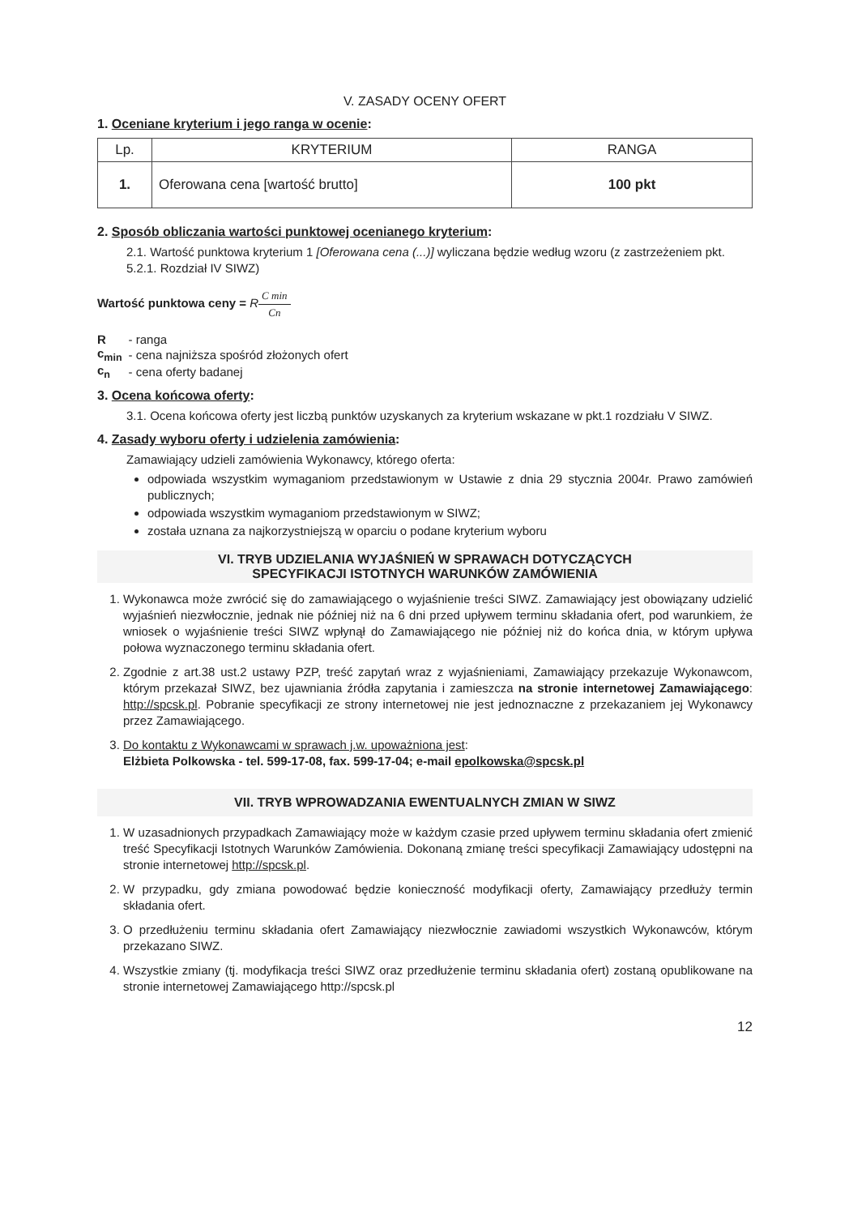V. ZASADY OCENY OFERT
1. Oceniane kryterium i jego ranga w ocenie:
| Lp. | KRYTERIUM | RANGA |
| --- | --- | --- |
| 1. | Oferowana cena [wartość brutto] | 100 pkt |
2. Sposób obliczania wartości punktowej ocenianego kryterium:
2.1. Wartość punktowa kryterium 1 [Oferowana cena (...)] wyliczana będzie według wzoru (z zastrzeżeniem pkt. 5.2.1. Rozdział IV SIWZ)
Wartość punktowa ceny = RC min Cn
| R | - ranga |
| c<sub>min</sub> | - cena najniższa spośród złożonych ofert |
| c<sub>n</sub> | - cena oferty badanej |
3. Ocena końcowa oferty:
3.1. Ocena końcowa oferty jest liczbą punktów uzyskanych za kryterium wskazane w pkt.1 rozdziału V SIWZ.
4. Zasady wyboru oferty i udzielenia zamówienia:
Zamawiający udzieli zamówienia Wykonawcy, którego oferta:
odpowiada wszystkim wymaganiom przedstawionym w Ustawie z dnia 29 stycznia 2004r. Prawo zamówień publicznych;
odpowiada wszystkim wymaganiom przedstawionym w SIWZ;
została uznana za najkorzystniejszą w oparciu o podane kryterium wyboru
VI. TRYB UDZIELANIA WYJAŚNIEŃ W SPRAWACH DOTYCZĄCYCH
SPECYFIKACJI ISTOTNYCH WARUNKÓW ZAMÓWIENIA
1. Wykonawca może zwrócić się do zamawiającego o wyjaśnienie treści SIWZ. Zamawiający jest obowiązany udzielić wyjaśnień niezwłocznie, jednak nie później niż na 6 dni przed upływem terminu składania ofert, pod warunkiem, że wniosek o wyjaśnienie treści SIWZ wpłynął do Zamawiającego nie później niż do końca dnia, w którym upływa połowa wyznaczonego terminu składania ofert.
2. Zgodnie z art.38 ust.2 ustawy PZP, treść zapytań wraz z wyjaśnieniami, Zamawiający przekazuje Wykonawcom, którym przekazał SIWZ, bez ujawniania źródła zapytania i zamieszcza na stronie internetowej Zamawiającego: http://spcsk.pl. Pobranie specyfikacji ze strony internetowej nie jest jednoznaczne z przekazaniem jej Wykonawcy przez Zamawiającego.
3. Do kontaktu z Wykonawcami w sprawach j.w. upoważniona jest:
Elżbieta Polkowska - tel. 599-17-08, fax. 599-17-04; e-mail epolkowska@spcsk.pl
VII. TRYB WPROWADZANIA EWENTUALNYCH ZMIAN W SIWZ
1. W uzasadnionych przypadkach Zamawiający może w każdym czasie przed upływem terminu składania ofert zmienić treść Specyfikacji Istotnych Warunków Zamówienia. Dokonaną zmianę treści specyfikacji Zamawiający udostępni na stronie internetowej http://spcsk.pl.
2. W przypadku, gdy zmiana powodować będzie konieczność modyfikacji oferty, Zamawiający przedłuży termin składania ofert.
3. O przedłużeniu terminu składania ofert Zamawiający niezwłocznie zawiadomi wszystkich Wykonawców, którym przekazano SIWZ.
4. Wszystkie zmiany (tj. modyfikacja treści SIWZ oraz przedłużenie terminu składania ofert) zostaną opublikowane na stronie internetowej Zamawiającego http://spcsk.pl
12